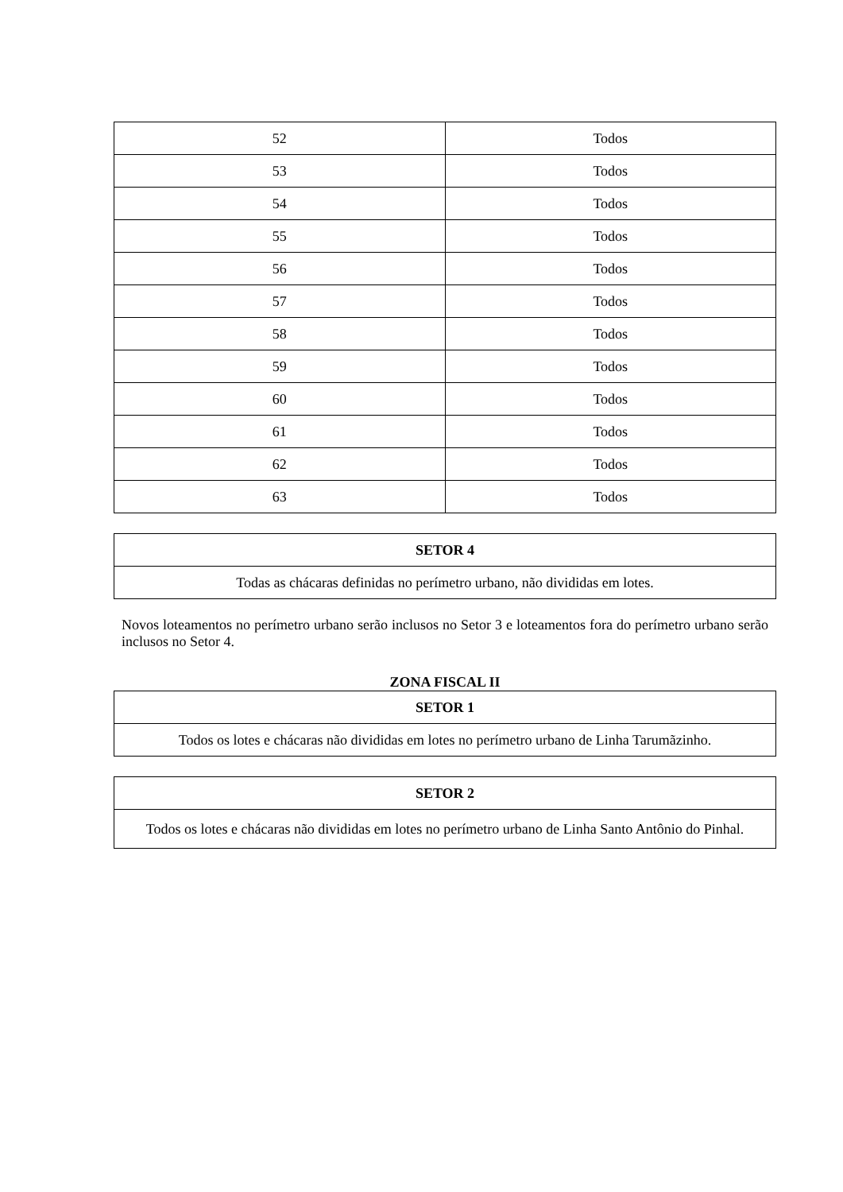| 52 | Todos |
| 53 | Todos |
| 54 | Todos |
| 55 | Todos |
| 56 | Todos |
| 57 | Todos |
| 58 | Todos |
| 59 | Todos |
| 60 | Todos |
| 61 | Todos |
| 62 | Todos |
| 63 | Todos |
| SETOR 4 |
| --- |
| Todas as chácaras definidas no perímetro urbano, não divididas em lotes. |
Novos loteamentos no perímetro urbano serão inclusos no Setor 3 e loteamentos fora do perímetro urbano serão inclusos no Setor 4.
ZONA FISCAL II
| SETOR 1 |
| --- |
| Todos os lotes e chácaras não divididas em lotes no perímetro urbano de Linha Tarumãzinho. |
| SETOR 2 |
| --- |
| Todos os lotes e chácaras não divididas em lotes no perímetro urbano de Linha Santo Antônio do Pinhal. |